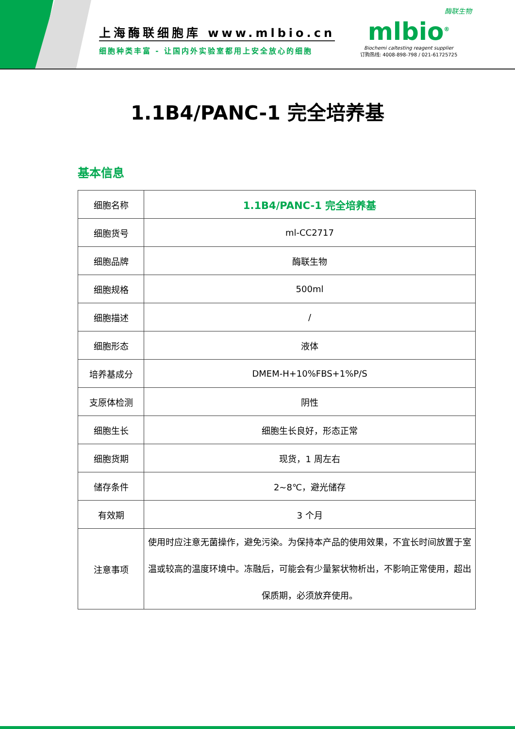上海酶联细胞库 www.mlbio.cn
细胞种类丰富 - 让国内外实验室都用上安全放心的细胞
酶联生物
mlbio<sup>®</sup>
Biochemi caltesting reagent supplier
订购热线: 4008-898-798 / 021-61725725
1.1B4/PANC-1 完全培养基
基本信息
| 细胞名称 | 1.1B4/PANC-1 完全培养基 |
| 细胞货号 | ml-CC2717 |
| 细胞品牌 | 酶联生物 |
| 细胞规格 | 500ml |
| 细胞描述 | / |
| 细胞形态 | 液体 |
| 培养基成分 | DMEM-H+10%FBS+1%P/S |
| 支原体检测 | 阴性 |
| 细胞生长 | 细胞生长良好，形态正常 |
| 细胞货期 | 现货，1 周左右 |
| 储存条件 | 2~8℃，避光储存 |
| 有效期 | 3 个月 |
| 注意事项 | 使用时应注意无菌操作，避免污染。为保持本产品的使用效果，不宜长时间放置于室温或较高的温度环境中。冻融后，可能会有少量絮状物析出，不影响正常使用，超出保质期，必须放弃使用。 |